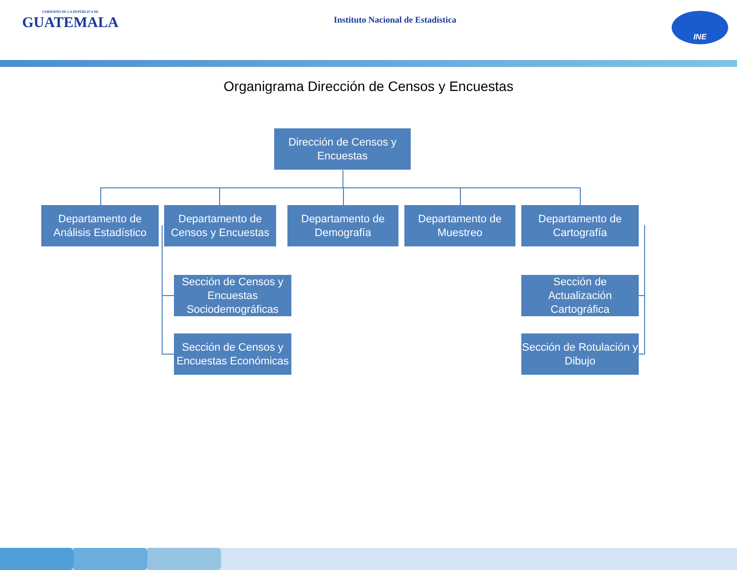GOBIERNO DE LA REPÚBLICA DE
GUATEMALA
Instituto Nacional de Estadística
INE
Organigrama Dirección de Censos y Encuestas
Dirección de Censos y Encuestas
Departamento de Análisis Estadístico
Departamento de Censos y Encuestas
Departamento de Demografía
Departamento de Muestreo
Departamento de Cartografía
Sección de Censos y Encuestas Sociodemográficas
Sección de Censos y Encuestas Económicas
Sección de Actualización Cartográfica
Sección de Rotulación y Dibujo